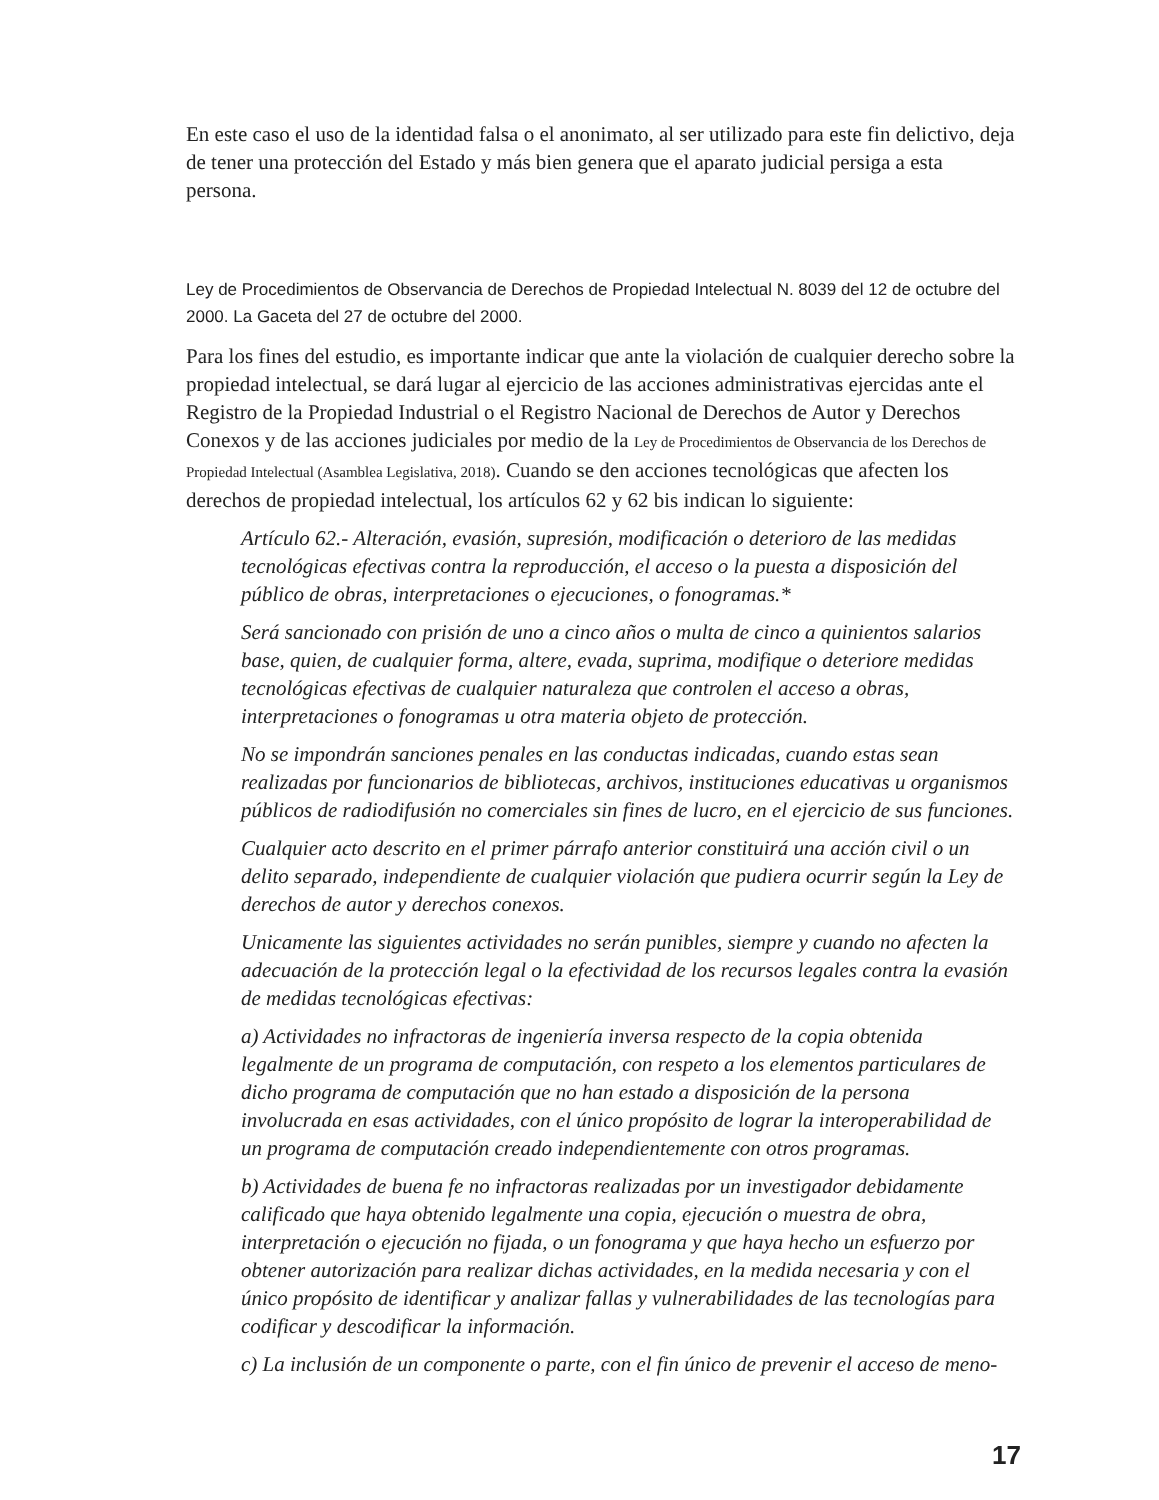En este caso el uso de la identidad falsa o el anonimato, al ser utilizado para este fin delictivo, deja de tener una protección del Estado y más bien genera que el aparato judicial persiga a esta persona.
Ley de Procedimientos de Observancia de Derechos de Propiedad Intelectual N. 8039 del 12 de octubre del 2000. La Gaceta del 27 de octubre del 2000.
Para los fines del estudio, es importante indicar que ante la violación de cualquier derecho sobre la propiedad intelectual, se dará lugar al ejercicio de las acciones administrativas ejercidas ante el Registro de la Propiedad Industrial o el Registro Nacional de Derechos de Autor y Derechos Conexos y de las acciones judiciales por medio de la Ley de Procedimientos de Observancia de los Derechos de Propiedad Intelectual (Asamblea Legislativa, 2018). Cuando se den acciones tecnológicas que afecten los derechos de propiedad intelectual, los artículos 62 y 62 bis indican lo siguiente:
Artículo 62.- Alteración, evasión, supresión, modificación o deterioro de las medidas tecnológicas efectivas contra la reproducción, el acceso o la puesta a disposición del público de obras, interpretaciones o ejecuciones, o fonogramas.*
Será sancionado con prisión de uno a cinco años o multa de cinco a quinientos salarios base, quien, de cualquier forma, altere, evada, suprima, modifique o deteriore medidas tecnológicas efectivas de cualquier naturaleza que controlen el acceso a obras, interpretaciones o fonogramas u otra materia objeto de protección.
No se impondrán sanciones penales en las conductas indicadas, cuando estas sean realizadas por funcionarios de bibliotecas, archivos, instituciones educativas u organismos públicos de radiodifusión no comerciales sin fines de lucro, en el ejercicio de sus funciones.
Cualquier acto descrito en el primer párrafo anterior constituirá una acción civil o un delito separado, independiente de cualquier violación que pudiera ocurrir según la Ley de derechos de autor y derechos conexos.
Unicamente las siguientes actividades no serán punibles, siempre y cuando no afecten la adecuación de la protección legal o la efectividad de los recursos legales contra la evasión de medidas tecnológicas efectivas:
a) Actividades no infractoras de ingeniería inversa respecto de la copia obtenida legalmente de un programa de computación, con respeto a los elementos particulares de dicho programa de computación que no han estado a disposición de la persona involucrada en esas actividades, con el único propósito de lograr la interoperabilidad de un programa de computación creado independientemente con otros programas.
b) Actividades de buena fe no infractoras realizadas por un investigador debidamente calificado que haya obtenido legalmente una copia, ejecución o muestra de obra, interpretación o ejecución no fijada, o un fonograma y que haya hecho un esfuerzo por obtener autorización para realizar dichas actividades, en la medida necesaria y con el único propósito de identificar y analizar fallas y vulnerabilidades de las tecnologías para codificar y descodificar la información.
c) La inclusión de un componente o parte, con el fin único de prevenir el acceso de meno-
17